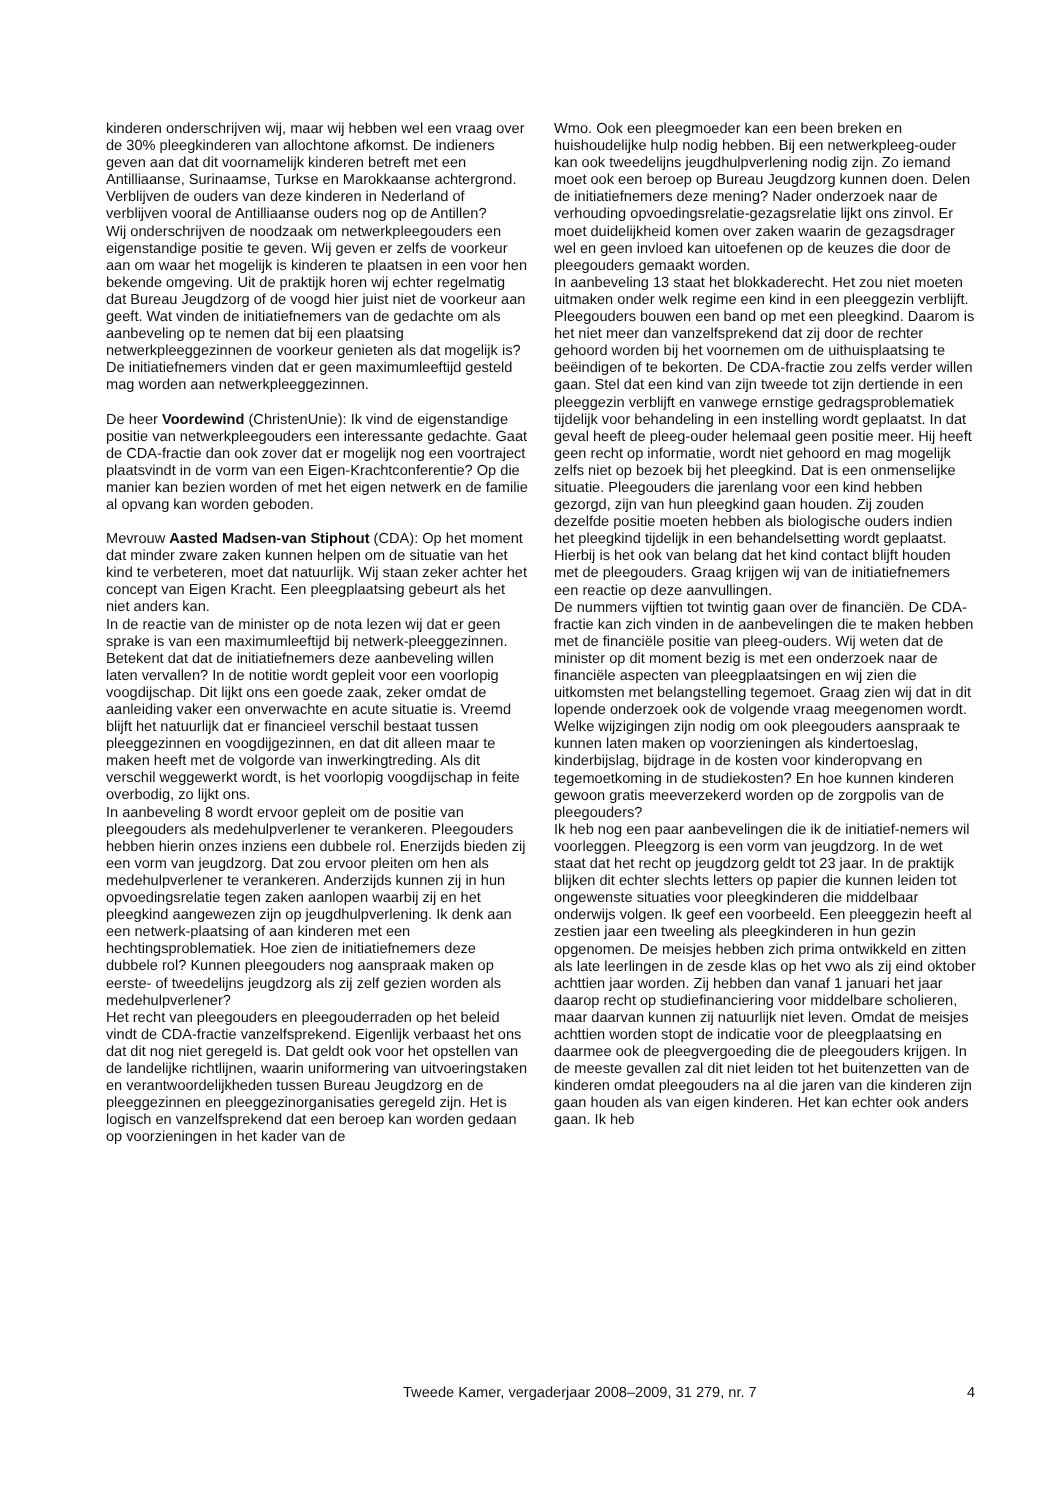kinderen onderschrijven wij, maar wij hebben wel een vraag over de 30% pleegkinderen van allochtone afkomst. De indieners geven aan dat dit voornamelijk kinderen betreft met een Antilliaanse, Surinaamse, Turkse en Marokkaanse achtergrond. Verblijven de ouders van deze kinderen in Nederland of verblijven vooral de Antilliaanse ouders nog op de Antillen?
Wij onderschrijven de noodzaak om netwerkpleegouders een eigenstandige positie te geven. Wij geven er zelfs de voorkeur aan om waar het mogelijk is kinderen te plaatsen in een voor hen bekende omgeving. Uit de praktijk horen wij echter regelmatig dat Bureau Jeugdzorg of de voogd hier juist niet de voorkeur aan geeft. Wat vinden de initiatiefnemers van de gedachte om als aanbeveling op te nemen dat bij een plaatsing netwerkpleeggezinnen de voorkeur genieten als dat mogelijk is? De initiatiefnemers vinden dat er geen maximumleeftijd gesteld mag worden aan netwerkpleeggezinnen.
De heer Voordewind (ChristenUnie): Ik vind de eigenstandige positie van netwerkpleegouders een interessante gedachte. Gaat de CDA-fractie dan ook zover dat er mogelijk nog een voortraject plaatsvindt in de vorm van een Eigen-Krachtconferentie? Op die manier kan bezien worden of met het eigen netwerk en de familie al opvang kan worden geboden.
Mevrouw Aasted Madsen-van Stiphout (CDA): Op het moment dat minder zware zaken kunnen helpen om de situatie van het kind te verbeteren, moet dat natuurlijk. Wij staan zeker achter het concept van Eigen Kracht. Een pleegplaatsing gebeurt als het niet anders kan.
In de reactie van de minister op de nota lezen wij dat er geen sprake is van een maximumleeftijd bij netwerk-pleeggezinnen. Betekent dat dat de initiatiefnemers deze aanbeveling willen laten vervallen? In de notitie wordt gepleit voor een voorlopig voogdijschap. Dit lijkt ons een goede zaak, zeker omdat de aanleiding vaker een onverwachte en acute situatie is. Vreemd blijft het natuurlijk dat er financieel verschil bestaat tussen pleeggezinnen en voogdijgezinnen, en dat dit alleen maar te maken heeft met de volgorde van inwerkingtreding. Als dit verschil weggewerkt wordt, is het voorlopig voogdijschap in feite overbodig, zo lijkt ons.
In aanbeveling 8 wordt ervoor gepleit om de positie van pleegouders als medehulpverlener te verankeren. Pleegouders hebben hierin onzes inziens een dubbele rol. Enerzijds bieden zij een vorm van jeugdzorg. Dat zou ervoor pleiten om hen als medehulpverlener te verankeren. Anderzijds kunnen zij in hun opvoedingsrelatie tegen zaken aanlopen waarbij zij en het pleegkind aangewezen zijn op jeugdhulpverlening. Ik denk aan een netwerk-plaatsing of aan kinderen met een hechtingsproblematiek. Hoe zien de initiatiefnemers deze dubbele rol? Kunnen pleegouders nog aanspraak maken op eerste- of tweedelijns jeugdzorg als zij zelf gezien worden als medehulpverlener?
Het recht van pleegouders en pleegouderraden op het beleid vindt de CDA-fractie vanzelfsprekend. Eigenlijk verbaast het ons dat dit nog niet geregeld is. Dat geldt ook voor het opstellen van de landelijke richtlijnen, waarin uniformering van uitvoeringstaken en verantwoordelijkheden tussen Bureau Jeugdzorg en de pleeggezinnen en pleeggezinorganisaties geregeld zijn. Het is logisch en vanzelfsprekend dat een beroep kan worden gedaan op voorzieningen in het kader van de
Wmo. Ook een pleegmoeder kan een been breken en huishoudelijke hulp nodig hebben. Bij een netwerkpleeg-ouder kan ook tweedelijns jeugdhulpverlening nodig zijn. Zo iemand moet ook een beroep op Bureau Jeugdzorg kunnen doen. Delen de initiatiefnemers deze mening? Nader onderzoek naar de verhouding opvoedingsrelatie-gezagsrelatie lijkt ons zinvol. Er moet duidelijkheid komen over zaken waarin de gezagsdrager wel en geen invloed kan uitoefenen op de keuzes die door de pleegouders gemaakt worden.
In aanbeveling 13 staat het blokkaderecht. Het zou niet moeten uitmaken onder welk regime een kind in een pleeggezin verblijft. Pleegouders bouwen een band op met een pleegkind. Daarom is het niet meer dan vanzelfsprekend dat zij door de rechter gehoord worden bij het voornemen om de uithuisplaatsing te beëindigen of te bekorten. De CDA-fractie zou zelfs verder willen gaan. Stel dat een kind van zijn tweede tot zijn dertiende in een pleeggezin verblijft en vanwege ernstige gedragsproblematiek tijdelijk voor behandeling in een instelling wordt geplaatst. In dat geval heeft de pleeg-ouder helemaal geen positie meer. Hij heeft geen recht op informatie, wordt niet gehoord en mag mogelijk zelfs niet op bezoek bij het pleegkind. Dat is een onmenselijke situatie. Pleegouders die jarenlang voor een kind hebben gezorgd, zijn van hun pleegkind gaan houden. Zij zouden dezelfde positie moeten hebben als biologische ouders indien het pleegkind tijdelijk in een behandelsetting wordt geplaatst. Hierbij is het ook van belang dat het kind contact blijft houden met de pleegouders. Graag krijgen wij van de initiatiefnemers een reactie op deze aanvullingen.
De nummers vijftien tot twintig gaan over de financiën. De CDA-fractie kan zich vinden in de aanbevelingen die te maken hebben met de financiële positie van pleeg-ouders. Wij weten dat de minister op dit moment bezig is met een onderzoek naar de financiële aspecten van pleegplaatsingen en wij zien die uitkomsten met belangstelling tegemoet. Graag zien wij dat in dit lopende onderzoek ook de volgende vraag meegenomen wordt. Welke wijzigingen zijn nodig om ook pleegouders aanspraak te kunnen laten maken op voorzieningen als kindertoeslag, kinderbijslag, bijdrage in de kosten voor kinderopvang en tegemoetkoming in de studiekosten? En hoe kunnen kinderen gewoon gratis meeverzekerd worden op de zorgpolis van de pleegouders?
Ik heb nog een paar aanbevelingen die ik de initiatief-nemers wil voorleggen. Pleegzorg is een vorm van jeugdzorg. In de wet staat dat het recht op jeugdzorg geldt tot 23 jaar. In de praktijk blijken dit echter slechts letters op papier die kunnen leiden tot ongewenste situaties voor pleegkinderen die middelbaar onderwijs volgen. Ik geef een voorbeeld. Een pleeggezin heeft al zestien jaar een tweeling als pleegkinderen in hun gezin opgenomen. De meisjes hebben zich prima ontwikkeld en zitten als late leerlingen in de zesde klas op het vwo als zij eind oktober achttien jaar worden. Zij hebben dan vanaf 1 januari het jaar daarop recht op studiefinanciering voor middelbare scholieren, maar daarvan kunnen zij natuurlijk niet leven. Omdat de meisjes achttien worden stopt de indicatie voor de pleegplaatsing en daarmee ook de pleegvergoeding die de pleegouders krijgen. In de meeste gevallen zal dit niet leiden tot het buitenzetten van de kinderen omdat pleegouders na al die jaren van die kinderen zijn gaan houden als van eigen kinderen. Het kan echter ook anders gaan. Ik heb
Tweede Kamer, vergaderjaar 2008–2009, 31 279, nr. 7 4